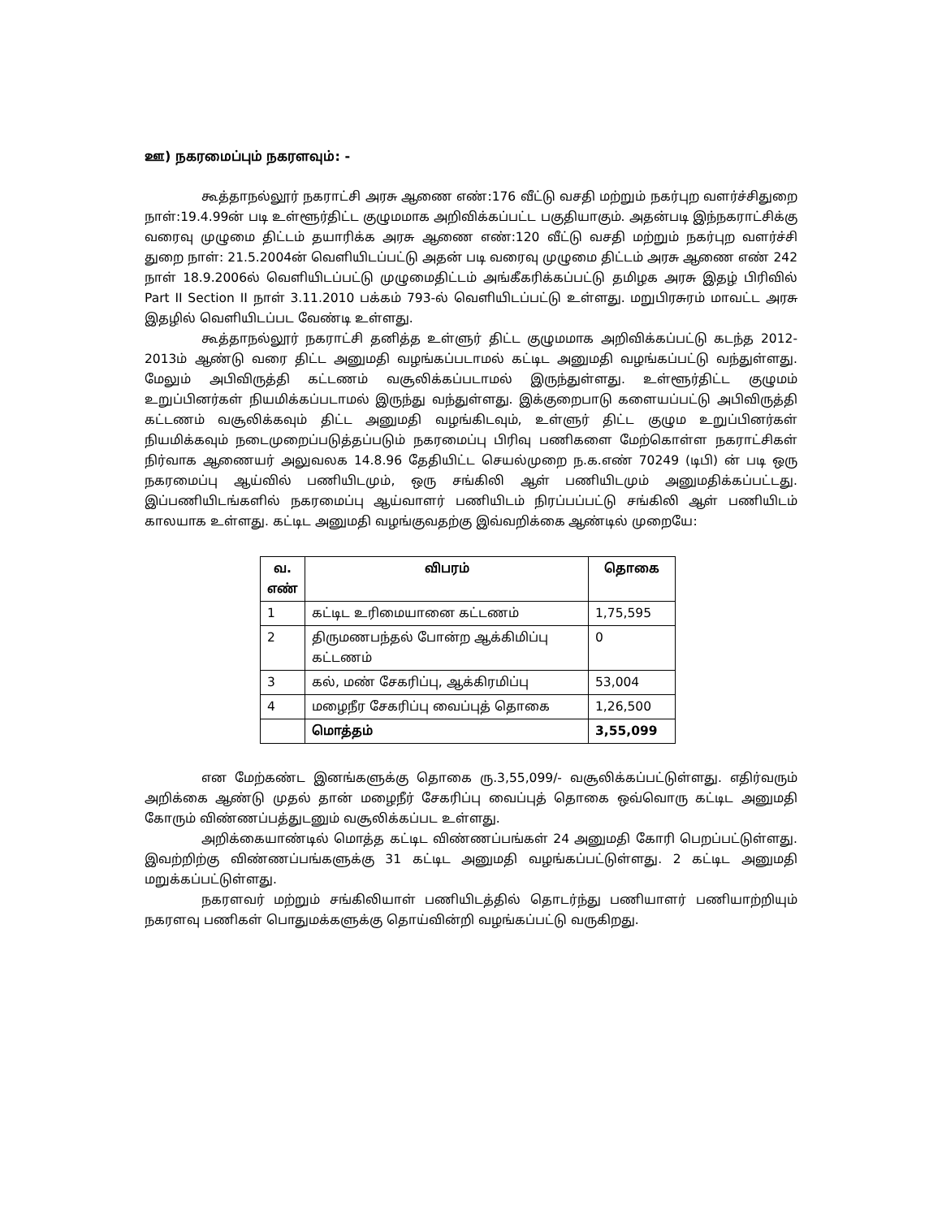ஊ) நகரமைப்பும் நகரளவும்: -
கூத்தாநல்லூர் நகராட்சி அரசு ஆணை எண்:176 வீட்டு வசதி மற்றும் நகர்புற வளர்ச்சிதுறை நாள்:19.4.99ன் படி உள்ளூர்திட்ட குழுமமாக அறிவிக்கப்பட்ட பகுதியாகும். அதன்படி இந்நகராட்சிக்கு வரைவு முழுமை திட்டம் தயாரிக்க அரசு ஆணை எண்:120 வீட்டு வசதி மற்றும் நகர்புற வளர்ச்சி துறை நாள்: 21.5.2004ன் வெளியிடப்பட்டு அதன் படி வரைவு முழுமை திட்டம் அரசு ஆணை எண் 242 நாள் 18.9.2006ல் வெளியிடப்பட்டு முழுமைதிட்டம் அங்கீகரிக்கப்பட்டு தமிழக அரசு இதழ் பிரிவில் Part II Section II நாள் 3.11.2010 பக்கம் 793-ல் வெளியிடப்பட்டு உள்ளது. மறுபிரசுரம் மாவட்ட அரசு இதழில் வெளியிடப்பட வேண்டி உள்ளது.
கூத்தாநல்லூர் நகராட்சி தனித்த உள்ளுர் திட்ட குழுமமாக அறிவிக்கப்பட்டு கடந்த 2012-2013ம் ஆண்டு வரை திட்ட அனுமதி வழங்கப்படாமல் கட்டிட அனுமதி வழங்கப்பட்டு வந்துள்ளது. மேலும் அபிவிருத்தி கட்டணம் வசூலிக்கப்படாமல் இருந்துள்ளது. உள்ளூர்திட்ட குழுமம் உறுப்பினர்கள் நியமிக்கப்படாமல் இருந்து வந்துள்ளது. இக்குறைபாடு களையப்பட்டு அபிவிருத்தி கட்டணம் வசூலிக்கவும் திட்ட அனுமதி வழங்கிடவும், உள்ளுர் திட்ட குழும உறுப்பினர்கள் நியமிக்கவும் நடைமுறைப்படுத்தப்படும் நகரமைப்பு பிரிவு பணிகளை மேற்கொள்ள நகராட்சிகள் நிர்வாக ஆணையர் அலுவலக 14.8.96 தேதியிட்ட செயல்முறை ந.க.எண் 70249 (டிபி) ன் படி ஒரு நகரமைப்பு ஆய்வில் பணியிடமும், ஒரு சங்கிலி ஆள் பணியிடமும் அனுமதிக்கப்பட்டது. இப்பணியிடங்களில் நகரமைப்பு ஆய்வாளர் பணியிடம் நிரப்பப்பட்டு சங்கிலி ஆள் பணியிடம் காலயாக உள்ளது. கட்டிட அனுமதி வழங்குவதற்கு இவ்வறிக்கை ஆண்டில் முறையே:
| வ. எண் | விபரம் | தொகை |
| --- | --- | --- |
| 1 | கட்டிட உரிமையானை கட்டணம் | 1,75,595 |
| 2 | திருமணபந்தல் போன்ற ஆக்கிமிப்பு கட்டணம் | 0 |
| 3 | கல், மண் சேகரிப்பு, ஆக்கிரமிப்பு | 53,004 |
| 4 | மழைநீர சேகரிப்பு வைப்புத் தொகை | 1,26,500 |
| | மொத்தம் | 3,55,099 |
என மேற்கண்ட இனங்களுக்கு தொகை ரு.3,55,099/- வசூலிக்கப்பட்டுள்ளது. எதிர்வரும் அறிக்கை ஆண்டு முதல் தான் மழைநீர் சேகரிப்பு வைப்புத் தொகை ஒவ்வொரு கட்டிட அனுமதி கோரும் விண்ணப்பத்துடனும் வசூலிக்கப்பட உள்ளது.
அறிக்கையாண்டில் மொத்த கட்டிட விண்ணப்பங்கள் 24 அனுமதி கோரி பெறப்பட்டுள்ளது. இவற்றிற்கு விண்ணப்பங்களுக்கு 31 கட்டிட அனுமதி வழங்கப்பட்டுள்ளது. 2 கட்டிட அனுமதி மறுக்கப்பட்டுள்ளது.
நகரளவர் மற்றும் சங்கிலியாள் பணியிடத்தில் தொடர்ந்து பணியாளர் பணியாற்றியும் நகரளவு பணிகள் பொதுமக்களுக்கு தொய்வின்றி வழங்கப்பட்டு வருகிறது.